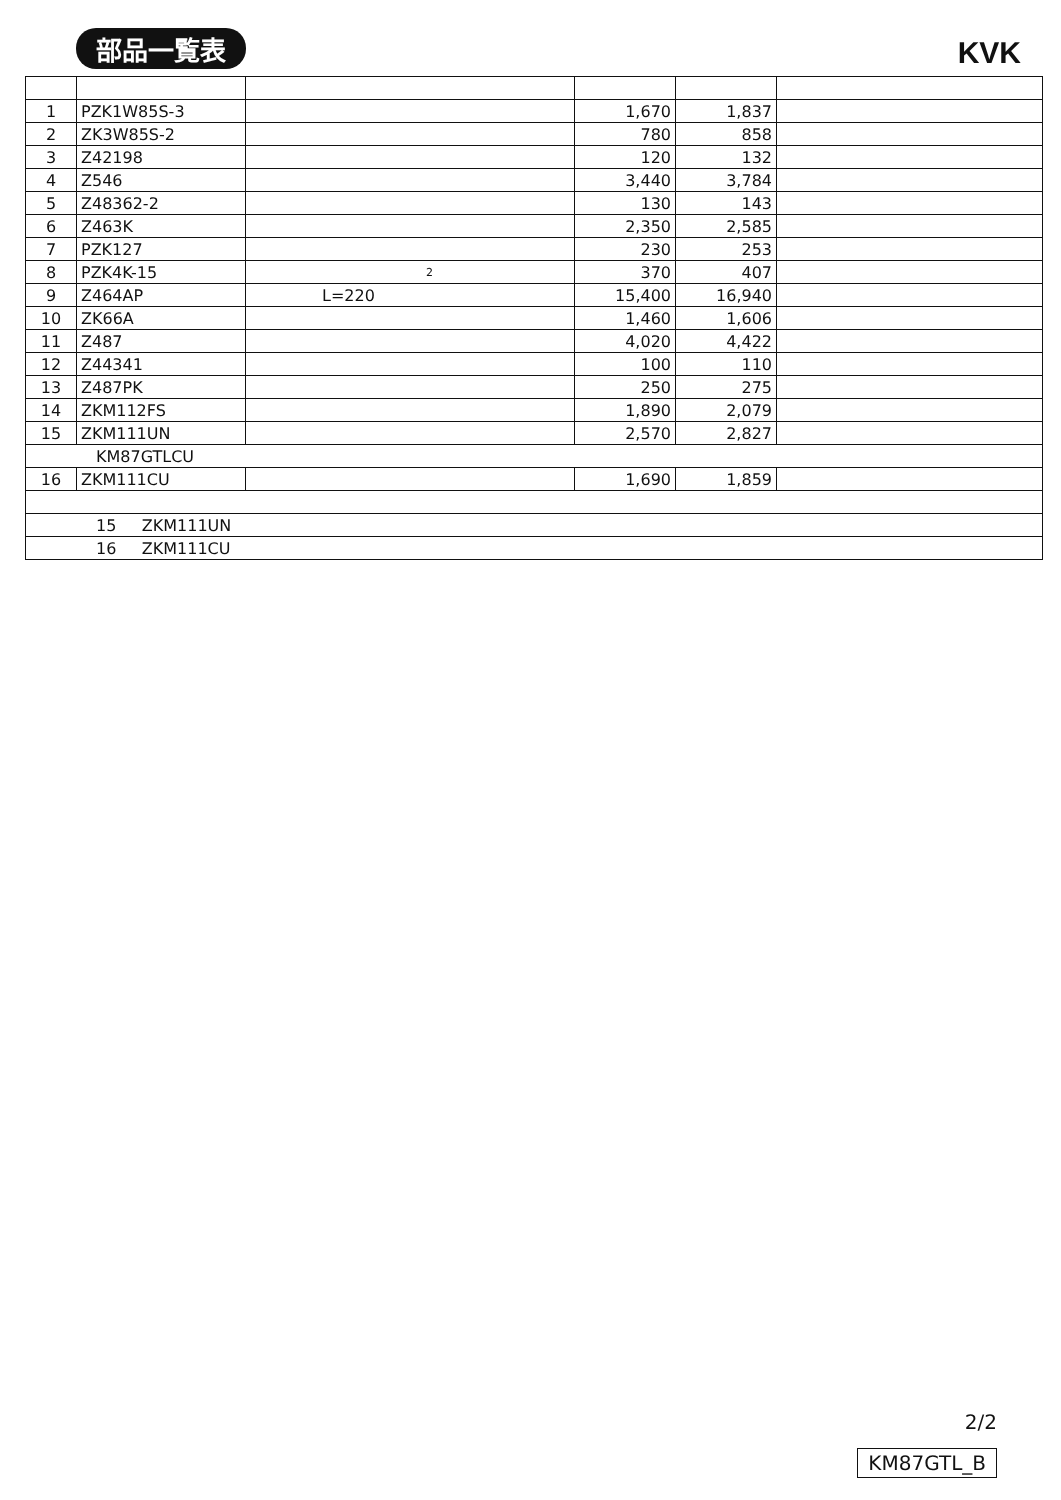部品一覧表 KVK
| 1 | PZK1W85S-3 | | 1,670 | 1,837 | |
| 2 | ZK3W85S-2 | | 780 | 858 | |
| 3 | Z42198 | | 120 | 132 | |
| 4 | Z546 | | 3,440 | 3,784 | |
| 5 | Z48362-2 | | 130 | 143 | |
| 6 | Z463K | | 2,350 | 2,585 | |
| 7 | PZK127 | | 230 | 253 | |
| 8 | PZK4K-15 | 2 | 370 | 407 | |
| 9 | Z464AP | L=220 | 15,400 | 16,940 | |
| 10 | ZK66A | | 1,460 | 1,606 | |
| 11 | Z487 | | 4,020 | 4,422 | |
| 12 | Z44341 | | 100 | 110 | |
| 13 | Z487PK | | 250 | 275 | |
| 14 | ZKM112FS | | 1,890 | 2,079 | |
| 15 | ZKM111UN | | 2,570 | 2,827 | |
| KM87GTLCU | | | | | |
| 16 | ZKM111CU | | 1,690 | 1,859 | |
| 15 ZKM111UN | | | | | |
| 16 ZKM111CU | | | | | |
2/2
KM87GTL_B